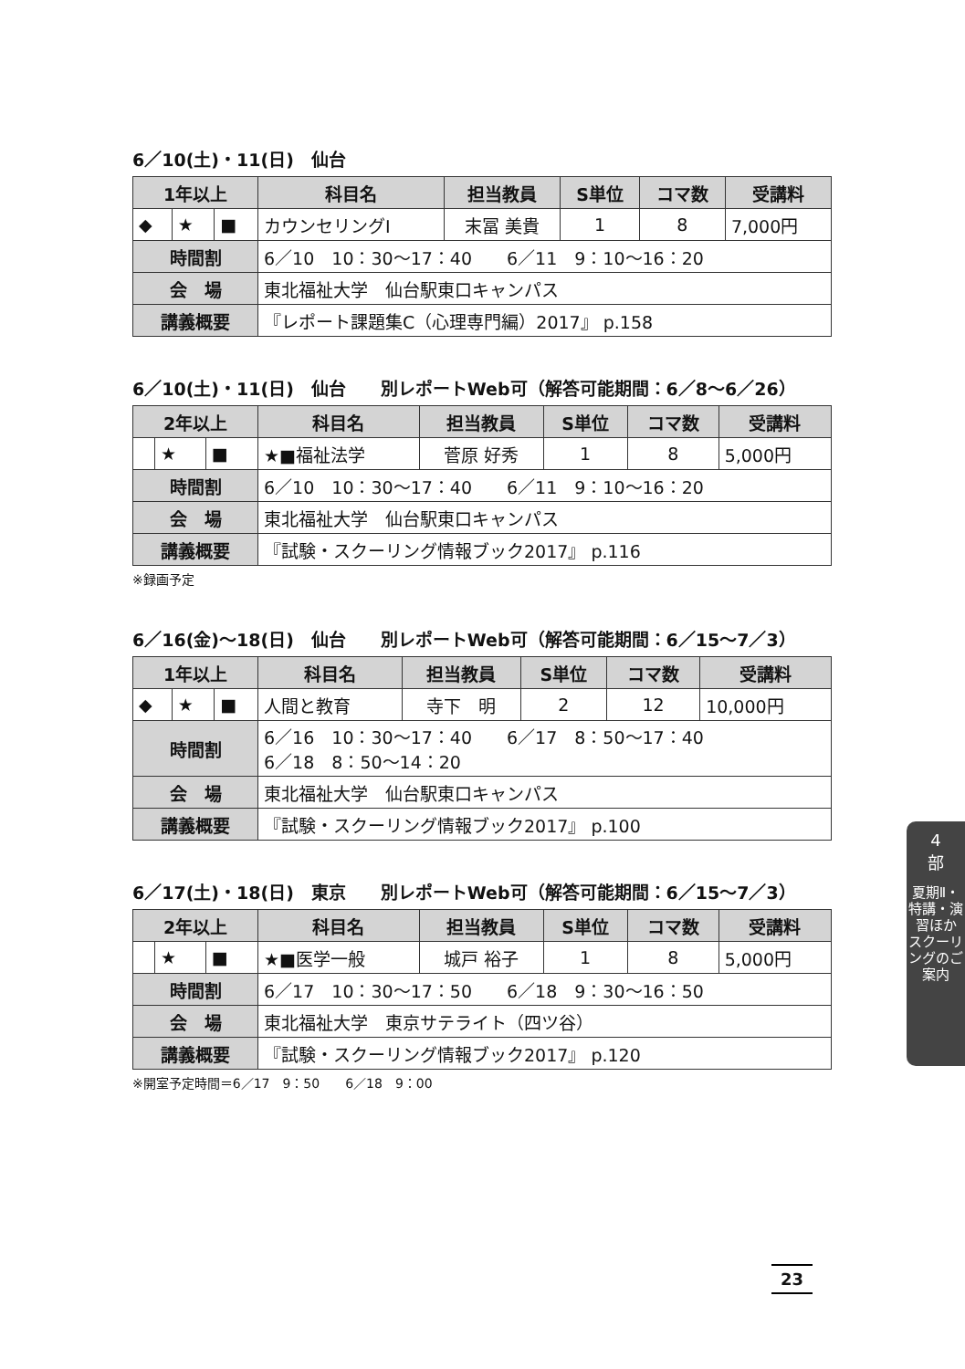6／10(土)・11(日)　仙台
| 1年以上 | | | 科目名 | 担当教員 | S単位 | コマ数 | 受講料 |
| --- | --- | --- | --- | --- | --- | --- | --- |
| ◆ | ★ | ■ | カウンセリングⅠ | 末冨 美貴 | 1 | 8 | 7,000円 |
| 時間割 | | | 6／10 10：30〜17：40 6／11 9：10〜16：20 | | | | |
| 会 場 | | | 東北福祉大学 仙台駅東口キャンパス | | | | |
| 講義概要 | | | 『レポート課題集C（心理専門編）2017』 p.158 | | | | |
6／10(土)・11(日)　仙台　　別レポートWeb可（解答可能期間：6／8〜6／26）
| 2年以上 | | | 科目名 | 担当教員 | S単位 | コマ数 | 受講料 |
| --- | --- | --- | --- | --- | --- | --- | --- |
| | ★ | ■ | ★■福祉法学 | 菅原 好秀 | 1 | 8 | 5,000円 |
| 時間割 | | | 6／10 10：30〜17：40 6／11 9：10〜16：20 | | | | |
| 会 場 | | | 東北福祉大学 仙台駅東口キャンパス | | | | |
| 講義概要 | | | 『試験・スクーリング情報ブック2017』 p.116 | | | | |
※録画予定
6／16(金)〜18(日)　仙台　　別レポートWeb可（解答可能期間：6／15〜7／3）
| 1年以上 | | | 科目名 | 担当教員 | S単位 | コマ数 | 受講料 |
| --- | --- | --- | --- | --- | --- | --- | --- |
| ◆ | ★ | ■ | 人間と教育 | 寺下 明 | 2 | 12 | 10,000円 |
| 時間割 | | | 6／16 10：30〜17：40 6／17 8：50〜17：40 6／18 8：50〜14：20 | | | | |
| 会 場 | | | 東北福祉大学 仙台駅東口キャンパス | | | | |
| 講義概要 | | | 『試験・スクーリング情報ブック2017』 p.100 | | | | |
6／17(土)・18(日)　東京　　別レポートWeb可（解答可能期間：6／15〜7／3）
| 2年以上 | | | 科目名 | 担当教員 | S単位 | コマ数 | 受講料 |
| --- | --- | --- | --- | --- | --- | --- | --- |
| | ★ | ■ | ★■医学一般 | 城戸 裕子 | 1 | 8 | 5,000円 |
| 時間割 | | | 6／17 10：30〜17：50 6／18 9：30〜16：50 | | | | |
| 会 場 | | | 東北福祉大学 東京サテライト（四ツ谷） | | | | |
| 講義概要 | | | 『試験・スクーリング情報ブック2017』 p.120 | | | | |
※開室予定時間＝6／17　9：50　　6／18　9：00
4
部
夏期Ⅱ・特講・演習ほか
スクーリングのご案内
23